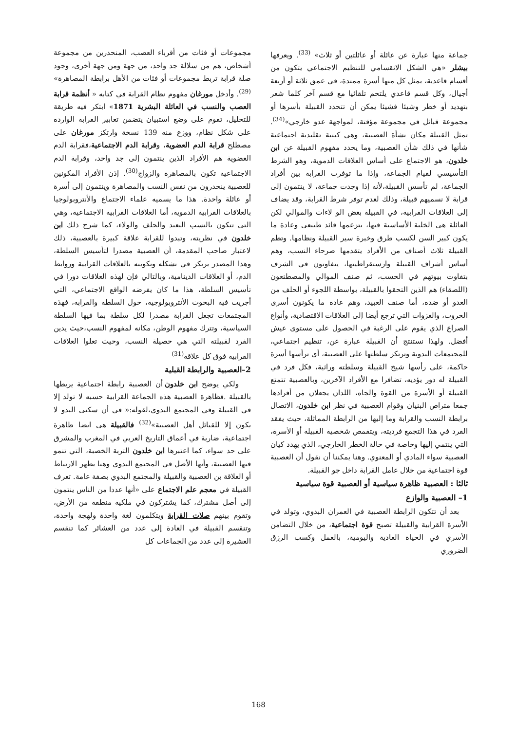مجموعات أو فئات من أقرباء العصب، المنحدرين من مجموعة أشخاص، هم من سلالة جد واحد، من جهة ومن جهة أخرى، وجود صلة قرابة تربط مجموعات أو فئات من الأهل برابطة المصاهرة» <sup>(29)</sup>. وأدخل مورغان مفهوم نظام القرابة في كتابه « أنظمة قرابة العصب والنسب في العائلة البشرية 1871» ابتكر فيه طريقة للتحليل، تقوم على وضع استبيان يتضمن تعابير القرابة الواردة على شكل نظام، ووزع منه 139 نسخة وارتكز مورغان على مصطلح قرابة الدم العضوية، وقرابة الدم الاجتماعية،فقرابة الدم العضوية هم الأفراد الذين ينتمون إلى جد واحد، وقرابة الدم الاجتماعية تكون بالمصاهرة والزواج<sup>(30)</sup>. إذن الأفراد المكونين للعصبية ينحدرون من نفس النسب والمصاهرة وينتمون إلى أسرة أو عائلة واحدة. هذا ما يسميه علماء الاجتماع والأنتروبولوجيا بالعلاقات القرابية الدموية، أما العلاقات القرابية الاجتماعية، وهي التي تتكون بالنسب البعيد والحلف والولاء، كما شرح ذلك ابن خلدون في نظريته، وتبدوا للقرابة علاقة كبيرة بالعصبية، ذلك لاعتبار صاحب المقدمة، أن العصبية مصدرا لتأسيس السلطة، وهذا المصدر يرتكز في تشكله وتكوينه بالعلاقات القرابية وروابط الدم، أو العلاقات الدينامية، وبالتالي فإن لهذه العلاقات دورا في تأسيس السلطة، هذا ما كان يفرضه الواقع الاجتماعي، التي أجريت فيه البحوث الأنتروبولوجية، حول السلطة والقرابة، فهذه المجتمعات تجعل القرابة مصدرا لكل سلطة بما فيها السلطة السياسية، وتترك مفهوم الوطن، مكانه لمفهوم النسب،حيث يدين الفرد لقبيلته التي هي حصيلة النسب، وحيث تعلوا العلاقات القرابية فوق كل علاقة<sup>(31)</sup>
2–العصبية والرابطة القبلية
ولكي يوضح ابن خلدون أن العصبية رابطة اجتماعية يربطها بالقبيلة .فظاهرة العصبية هذه الجماعة القرابية حسبه لا تولد إلا في القبيلة وفي المجتمع البدوي،لقوله:« في أن سكنى البدو لا يكون إلا للقبائل أهل العصبية»<sup>(32)</sup> فالقبيلة هي ايضا ظاهرة اجتماعية، ضاربة في أعماق التاريخ العربي في المغرب والمشرق على حد سواء، كما اعتبرها ابن خلدون التربة الخصبة، التي تنمو فيها العصبية، وأنها الأصل في المجتمع البدوي وهنا يظهر الارتباط أو العلاقة بن العصبية والقبيلة والمجتمع البدوي بصفة عامة. تعرف القبيلة في معجم علم الاجتماع على «أنها عددا من الناس ينتمون إلى أصل مشترك، كما يشتركون في ملكية منطقة من الأرض، وتقوم بينهم صلات القرابة ويتكلمون لغة واحدة ولهجة واحدة، وتنقسم القبيلة في العادة إلى عدد من العشائر كما تنقسم العشيرة إلى عدد من الجماعات كل
جماعة منها عبارة عن عائلة أو عائلتين أو ثلاث» <sup>(33)</sup>. ويعرفها بيشلر «هي الشكل الانقسامي للتنظيم الاجتماعي يتكون من أقسام قاعدية، يمثل كل منها أسرة ممتدة، في عمق ثلاثة أو أربعة أجيال، وكل قسم قاعدي يلتحم تلقائيا مع قسم آخر كلما شعر بتهديد أو خطر وشيئا فشيئا يمكن أن تتحدد القبيلة بأسرها أو مجموعة قبائل في مجموعة مؤقتة، لمواجهة عدو خارجي»<sup>(34)</sup>. تمثل القبيلة مكان نشأة العصبية، وهي كبنية تقليدية اجتماعية شأنها في ذلك شأن العصبية، وما يحدد مفهوم القبيلة عن ابن خلدون، هو الاجتماع على أساس العلاقات الدموية، وهو الشرط التأسيسي لقيام الجماعة، وإذا ما توفرت القرابة بين أفراد الجماعة، لم تأسس القبيلة،لأنه إذا وجدت جماعة، لا ينتمون إلى قرابة لا نسميهم قبيلة، وذلك لعدم توفر شرط القرابة، وقد يضاف إلى العلاقات القرابية، في القبيلة بعض الو لاءات والموالي لكن العائلة هي الخلية الأساسية فيها، يتزعمها قائد طبيعي وعادة ما يكون كبير السن لكسب طرق وخبرة سير القبيلة ونظامها. وتظم القبيلة ثلاث أصناف من الأفراد يتقدمها صرحاء النسب، وهم أساس أشراف القبيلة وارستقراطيتها، يتفاوتون في الشرف بتفاوت بيوتهم في الحسب، ثم صنف الموالي والمصطنعون (اللصقاء) هم الذين التحقوا بالقبيلة، بواسطة اللجوء أو الحلف من العدو أو ضده، أما صنف العبيد، وهم عادة ما يكونون أسرى الحروب، والغزوات التي ترجع أيضا إلى العلاقات الاقتصادية، وأنواع الصراع الذي يقوم على الرغبة في الحصول على مستوى عيش أفضل. ولهذا نستنتج أن القبيلة عبارة عن، تنظيم اجتماعي، للمجتمعات البدوية وترتكز سلطتها على العصبية، أي ترأسها أسرة حاكمة، على رأسها شيخ القبيلة وسلطته وراثية، فكل فرد في القبيلة له دور يؤديه، تضافرا مع الأفراد الآخرين، وبالعصبية تتمتع القبيلة أو الأسرة من القوة والجاه، اللذان يجعلان من أفرادها جمعا متراص البنيان وقوام العصبية في نظر ابن خلدون، الاتصال برابطة النسب والقرابة وما إليها من الرابطة المماثلة، حيث يفقد الفرد في هذا التجمع فرديته، ويتقمص شخصية القبيلة أو الأسرة، التي ينتمي إليها وخاصة في حالة الخطر الخارجي، الذي يهدد كيان العصبية سواء المادي أو المعنوي. وهنا يمكننا أن نقول أن العصبية قوة اجتماعية من خلال عامل القرابة داخل جو القبيلة.
ثالثا : العصبية ظاهرة سياسية أو العصبية قوة سياسية
1– العصبية والوازع
بعد أن تتكون الرابطة العصبية في العمران البدوي، وتولد في الأسرة القرابية والقبيلة تصبح قوة اجتماعية، من خلال التضامن الأسري في الحياة العادية واليومية، بالعمل وكسب الرزق الضروري
168